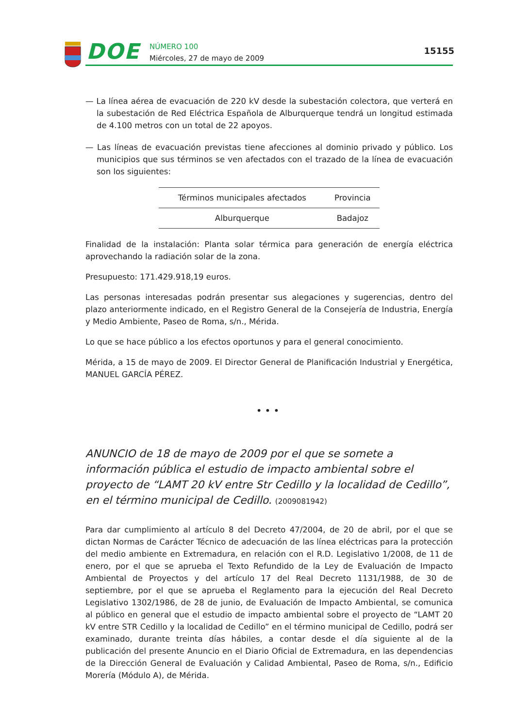DOE
NÚMERO 100
Miércoles, 27 de mayo de 2009
15155
— La línea aérea de evacuación de 220 kV desde la subestación colectora, que verterá en la subestación de Red Eléctrica Española de Alburquerque tendrá un longitud estimada de 4.100 metros con un total de 22 apoyos.
— Las líneas de evacuación previstas tiene afecciones al dominio privado y público. Los municipios que sus términos se ven afectados con el trazado de la línea de evacuación son los siguientes:
| Términos municipales afectados | Provincia |
| --- | --- |
| Alburquerque | Badajoz |
Finalidad de la instalación: Planta solar térmica para generación de energía eléctrica aprovechando la radiación solar de la zona.
Presupuesto: 171.429.918,19 euros.
Las personas interesadas podrán presentar sus alegaciones y sugerencias, dentro del plazo anteriormente indicado, en el Registro General de la Consejería de Industria, Energía y Medio Ambiente, Paseo de Roma, s/n., Mérida.
Lo que se hace público a los efectos oportunos y para el general conocimiento.
Mérida, a 15 de mayo de 2009. El Director General de Planificación Industrial y Energética, MANUEL GARCÍA PÉREZ.
•••
ANUNCIO de 18 de mayo de 2009 por el que se somete a información pública el estudio de impacto ambiental sobre el proyecto de “LAMT 20 kV entre Str Cedillo y la localidad de Cedillo”, en el término municipal de Cedillo. (2009081942)
Para dar cumplimiento al artículo 8 del Decreto 47/2004, de 20 de abril, por el que se dictan Normas de Carácter Técnico de adecuación de las línea eléctricas para la protección del medio ambiente en Extremadura, en relación con el R.D. Legislativo 1/2008, de 11 de enero, por el que se aprueba el Texto Refundido de la Ley de Evaluación de Impacto Ambiental de Proyectos y del artículo 17 del Real Decreto 1131/1988, de 30 de septiembre, por el que se aprueba el Reglamento para la ejecución del Real Decreto Legislativo 1302/1986, de 28 de junio, de Evaluación de Impacto Ambiental, se comunica al público en general que el estudio de impacto ambiental sobre el proyecto de “LAMT 20 kV entre STR Cedillo y la localidad de Cedillo” en el término municipal de Cedillo, podrá ser examinado, durante treinta días hábiles, a contar desde el día siguiente al de la publicación del presente Anuncio en el Diario Oficial de Extremadura, en las dependencias de la Dirección General de Evaluación y Calidad Ambiental, Paseo de Roma, s/n., Edificio Morería (Módulo A), de Mérida.